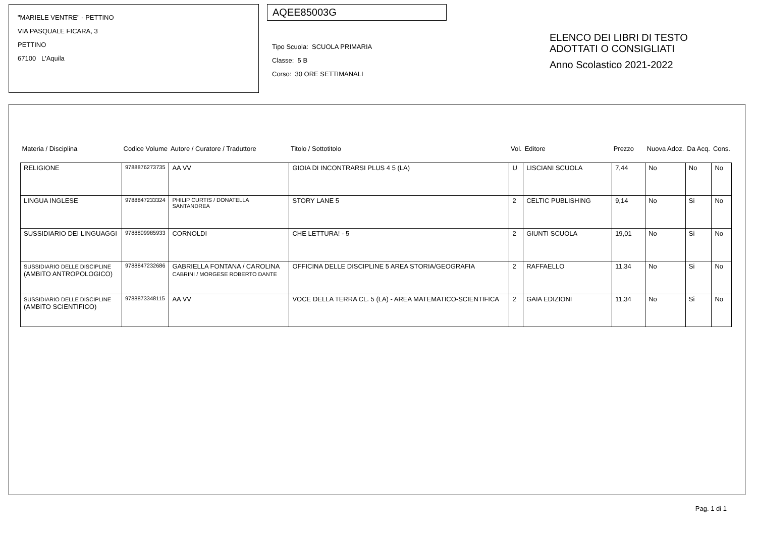"MARIELE VENTRE" - PETTINO
VIA PASQUALE FICARA, 3
PETTINO
67100 L'Aquila
AQEE85003G
Tipo Scuola: SCUOLA PRIMARIA
Classe: 5 B
Corso: 30 ORE SETTIMANALI
ELENCO DEI LIBRI DI TESTO
ADOTTATI O CONSIGLIATI
Anno Scolastico 2021-2022
| Materia / Disciplina | Codice Volume | Autore / Curatore / Traduttore | Titolo / Sottotitolo | Vol. | Editore | Prezzo | Nuova Adoz. | Da Acq. | Cons. |
| --- | --- | --- | --- | --- | --- | --- | --- | --- | --- |
| RELIGIONE | 9788876273735 | AA VV | GIOIA DI INCONTRARSI PLUS 4 5 (LA) | U | LISCIANI SCUOLA | 7,44 | No | No | No |
| LINGUA INGLESE | 9788847233324 | PHILIP CURTIS / DONATELLA SANTANDREA | STORY LANE 5 | 2 | CELTIC PUBLISHING | 9,14 | No | Si | No |
| SUSSIDIARIO DEI LINGUAGGI | 9788809985933 | CORNOLDI | CHE LETTURA! - 5 | 2 | GIUNTI SCUOLA | 19,01 | No | Si | No |
| SUSSIDIARIO DELLE DISCIPLINE (AMBITO ANTROPOLOGICO) | 9788847232686 | GABRIELLA FONTANA / CAROLINA CABRINI / MORGESE ROBERTO DANTE | OFFICINA DELLE DISCIPLINE 5 AREA STORIA/GEOGRAFIA | 2 | RAFFAELLO | 11,34 | No | Si | No |
| SUSSIDIARIO DELLE DISCIPLINE (AMBITO SCIENTIFICO) | 9788873348115 | AA VV | VOCE DELLA TERRA CL. 5 (LA) - AREA MATEMATICO-SCIENTIFICA | 2 | GAIA EDIZIONI | 11,34 | No | Si | No |
Pag. 1 di 1